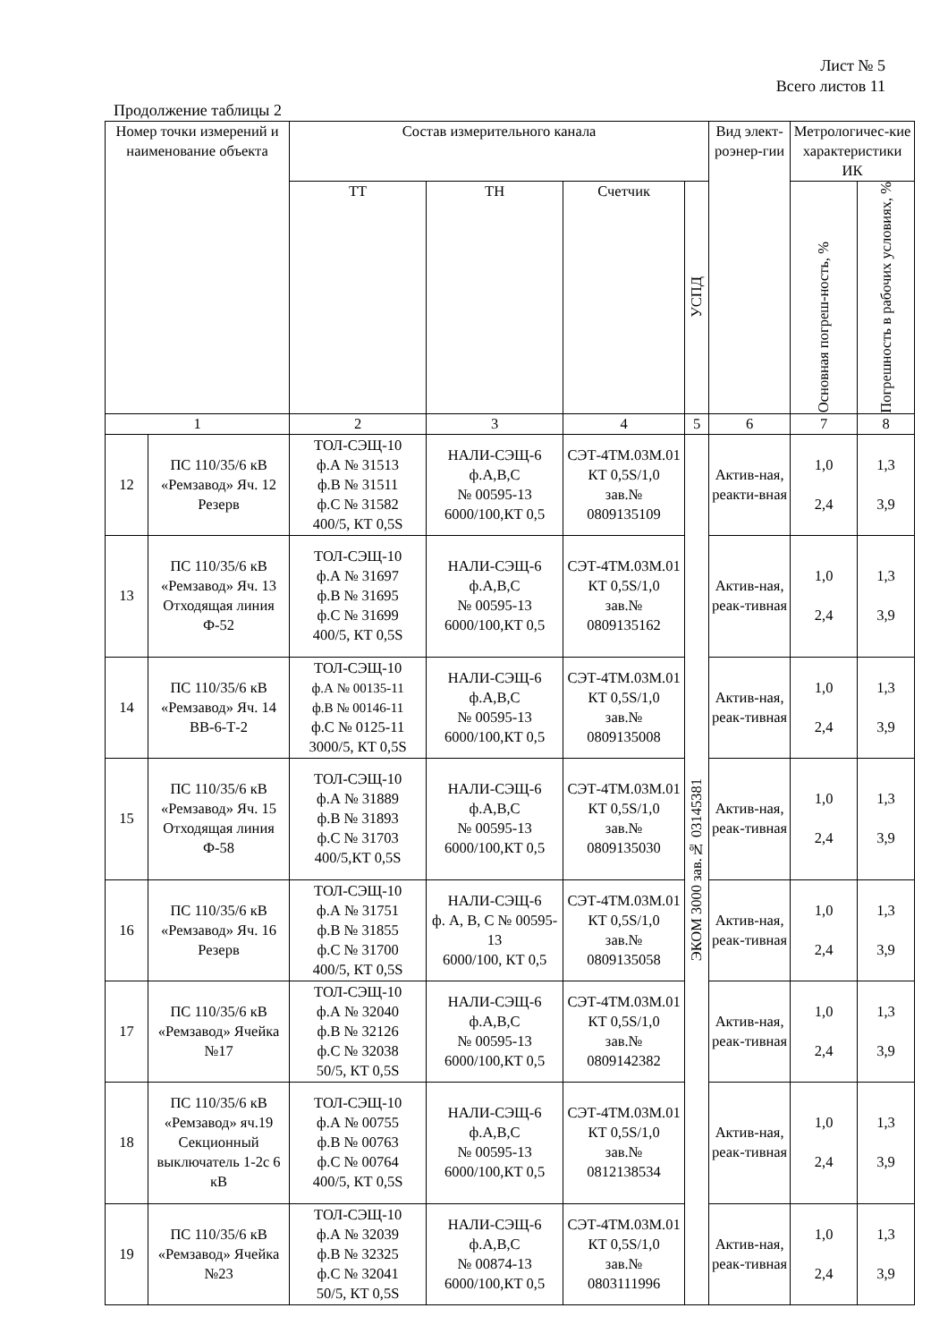Лист № 5
Всего листов 11
Продолжение таблицы 2
| Номер точки измерений и наименование объекта | | Состав измерительного канала | | | | Вид элект-роэнер-гии | Метрологичес-кие характеристики ИК | |
| --- | --- | --- | --- | --- | --- | --- | --- | --- |
| | | ТТ | ТН | Счетчик | УСПД | | Основная погреш-ность, % | Погрешность в рабочих условиях, % |
| 1 | | 2 | 3 | 4 | 5 | 6 | 7 | 8 |
| 12 | ПС 110/35/6 кВ «Ремзавод» Яч. 12 Резерв | ТОЛ-СЭЩ-10 ф.А № 31513 ф.В № 31511 ф.С № 31582 400/5, КТ 0,5S | НАЛИ-СЭЩ-6 ф.А,В,С № 00595-13 6000/100,КТ 0,5 | СЭТ-4ТМ.03М.01 КТ 0,5S/1,0 зав.№ 0809135109 | ЭКОМ 3000 зав.№ 03145381 | Актив-ная, реакти-вная | 1,0 2,4 | 1,3 3,9 |
| 13 | ПС 110/35/6 кВ «Ремзавод» Яч. 13 Отходящая линия Ф-52 | ТОЛ-СЭЩ-10 ф.А № 31697 ф.В № 31695 ф.С № 31699 400/5, КТ 0,5S | НАЛИ-СЭЩ-6 ф.А,В,С № 00595-13 6000/100,КТ 0,5 | СЭТ-4ТМ.03М.01 КТ 0,5S/1,0 зав.№ 0809135162 | | Актив-ная, реак-тивная | 1,0 2,4 | 1,3 3,9 |
| 14 | ПС 110/35/6 кВ «Ремзавод» Яч. 14 ВВ-6-Т-2 | ТОЛ-СЭЩ-10 ф.А № 00135-11 ф.В № 00146-11 ф.С № 0125-11 3000/5, КТ 0,5S | НАЛИ-СЭЩ-6 ф.А,В,С № 00595-13 6000/100,КТ 0,5 | СЭТ-4ТМ.03М.01 КТ 0,5S/1,0 зав.№ 0809135008 | | Актив-ная, реак-тивная | 1,0 2,4 | 1,3 3,9 |
| 15 | ПС 110/35/6 кВ «Ремзавод» Яч. 15 Отходящая линия Ф-58 | ТОЛ-СЭЩ-10 ф.А № 31889 ф.В № 31893 ф.С № 31703 400/5,КТ 0,5S | НАЛИ-СЭЩ-6 ф.А,В,С № 00595-13 6000/100,КТ 0,5 | СЭТ-4ТМ.03М.01 КТ 0,5S/1,0 зав.№ 0809135030 | | Актив-ная, реак-тивная | 1,0 2,4 | 1,3 3,9 |
| 16 | ПС 110/35/6 кВ «Ремзавод» Яч. 16 Резерв | ТОЛ-СЭЩ-10 ф.А № 31751 ф.В № 31855 ф.С № 31700 400/5, КТ 0,5S | НАЛИ-СЭЩ-6 ф. А, В, С № 00595-13 6000/100, КТ 0,5 | СЭТ-4ТМ.03М.01 КТ 0,5S/1,0 зав.№ 0809135058 | | Актив-ная, реак-тивная | 1,0 2,4 | 1,3 3,9 |
| 17 | ПС 110/35/6 кВ «Ремзавод» Ячейка №17 | ТОЛ-СЭЩ-10 ф.А № 32040 ф.В № 32126 ф.С № 32038 50/5, КТ 0,5S | НАЛИ-СЭЩ-6 ф.А,В,С № 00595-13 6000/100,КТ 0,5 | СЭТ-4ТМ.03М.01 КТ 0,5S/1,0 зав.№ 0809142382 | | Актив-ная, реак-тивная | 1,0 2,4 | 1,3 3,9 |
| 18 | ПС 110/35/6 кВ «Ремзавод» яч.19 Секционный выключатель 1-2с 6 кВ | ТОЛ-СЭЩ-10 ф.А № 00755 ф.В № 00763 ф.С № 00764 400/5, КТ 0,5S | НАЛИ-СЭЩ-6 ф.А,В,С № 00595-13 6000/100,КТ 0,5 | СЭТ-4ТМ.03М.01 КТ 0,5S/1,0 зав.№ 0812138534 | | Актив-ная, реак-тивная | 1,0 2,4 | 1,3 3,9 |
| 19 | ПС 110/35/6 кВ «Ремзавод» Ячейка №23 | ТОЛ-СЭЩ-10 ф.А № 32039 ф.В № 32325 ф.С № 32041 50/5, КТ 0,5S | НАЛИ-СЭЩ-6 ф.А,В,С № 00874-13 6000/100,КТ 0,5 | СЭТ-4ТМ.03М.01 КТ 0,5S/1,0 зав.№ 0803111996 | | Актив-ная, реак-тивная | 1,0 2,4 | 1,3 3,9 |